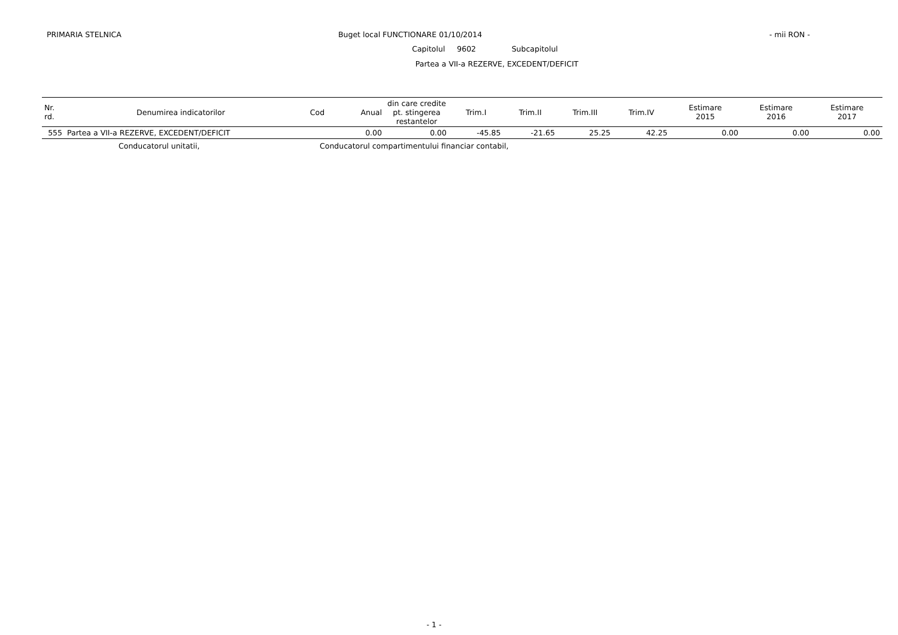PRIMARIA STELNICA Buget local FUNCTIONARE 01/10/2014 - mii RON -
Capitolul 9602 Subcapitolul
Partea a VII-a REZERVE, EXCEDENT/DEFICIT
| Nr. rd. | Denumirea indicatorilor | Cod | Anual | din care credite pt. stingerea restantelor | Trim.I | Trim.II | Trim.III | Trim.IV | Estimare 2015 | Estimare 2016 | Estimare 2017 |
| --- | --- | --- | --- | --- | --- | --- | --- | --- | --- | --- | --- |
| 555 | Partea a VII-a REZERVE, EXCEDENT/DEFICIT | | 0.00 | 0.00 | -45.85 | -21.65 | 25.25 | 42.25 | 0.00 | 0.00 | 0.00 |
Conducatorul unitatii, Conducatorul compartimentului financiar contabil,
- 1 -